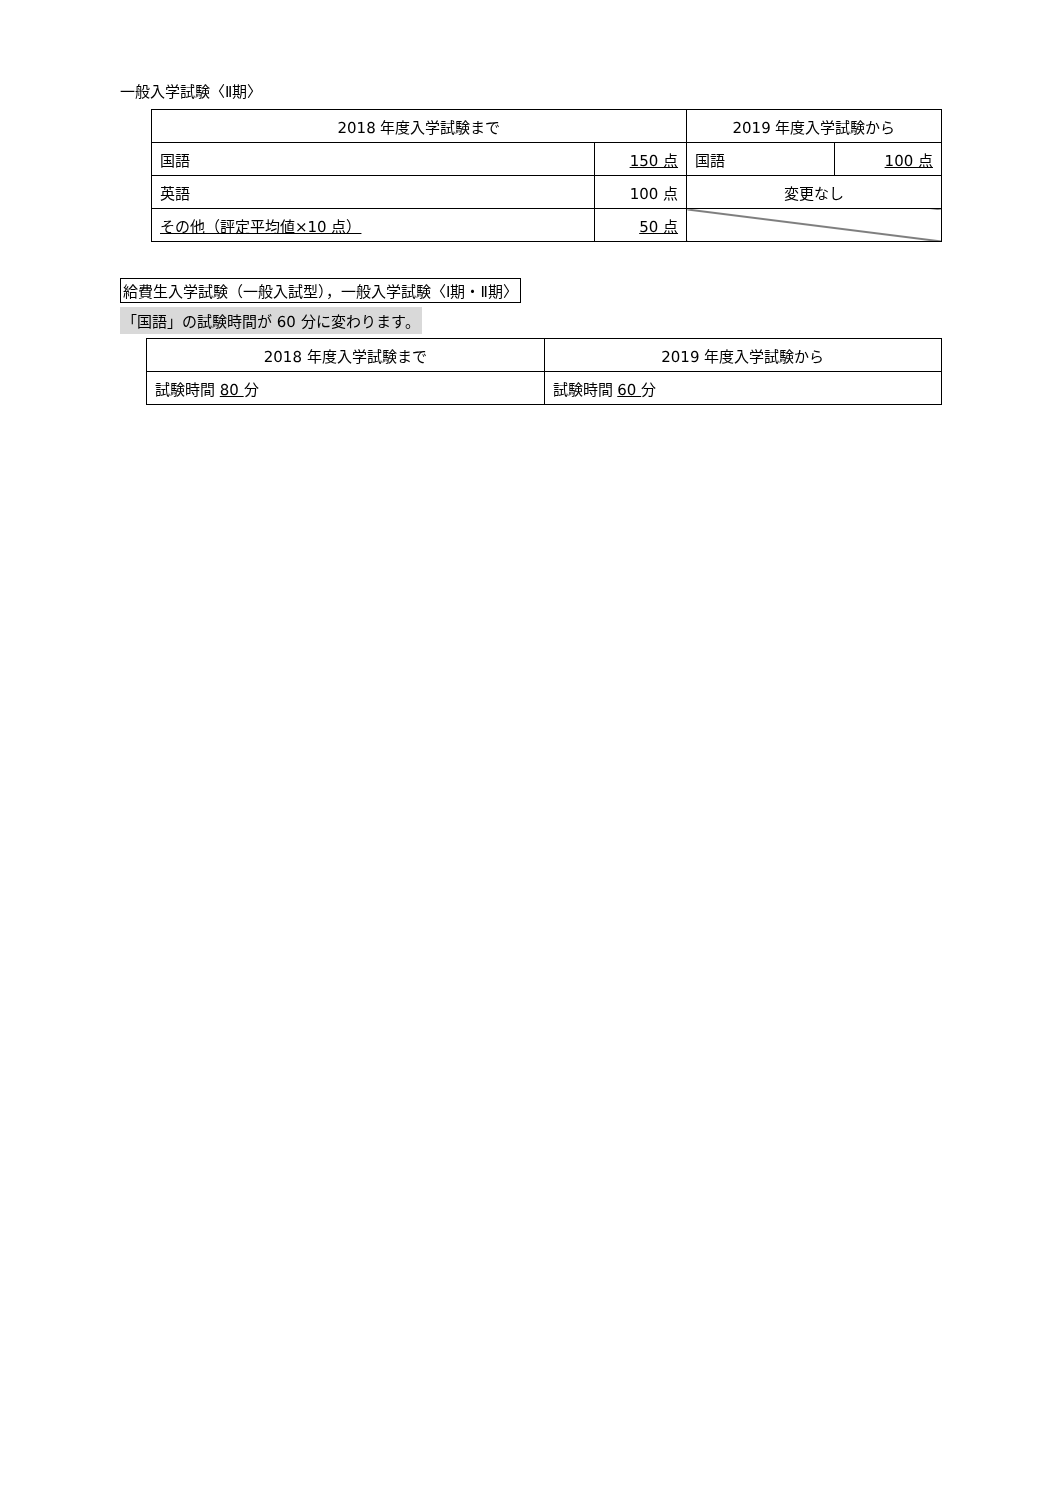一般入学試験〈Ⅱ期〉
| 2018 年度入学試験まで | | 2019 年度入学試験から | |
| --- | --- | --- | --- |
| 国語 | 150 点 | 国語 | 100 点 |
| 英語 | 100 点 | 変更なし | |
| その他（評定平均値×10 点） | 50 点 | | |
給費生入学試験（一般入試型），一般入学試験〈Ⅰ期・Ⅱ期〉
「国語」の試験時間が 60 分に変わります。
| 2018 年度入学試験まで | 2019 年度入学試験から |
| --- | --- |
| 試験時間 80 分 | 試験時間 60 分 |